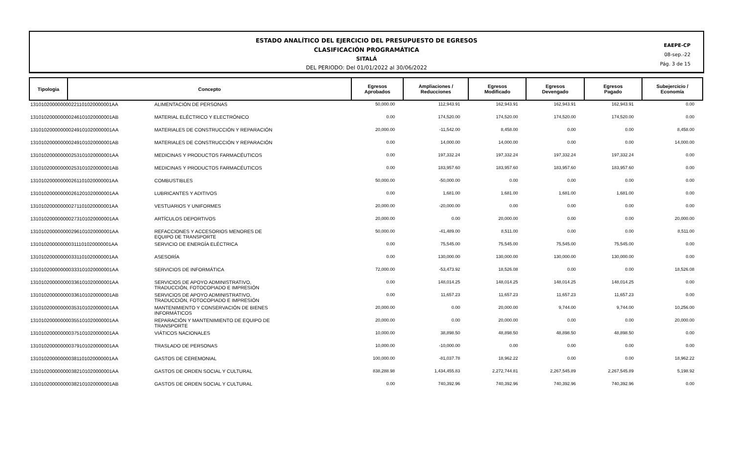ESTADO ANALÍTICO DEL EJERCICIO DEL PRESUPUESTO DE EGRESOS
CLASIFICACIÓN PROGRAMÁTICA
SITALÁ
DEL PERIODO: Del 01/01/2022 al 30/06/2022
EAEPE-CP
08-sep.-22
Pág. 3 de 15
| Tipologia | Concepto | | Egresos Aprobados | Ampliaciones / Reducciones | Egresos Modificado | Egresos Devengado | Egresos Pagado | Subejercicio / Economía |
| --- | --- | --- | --- | --- | --- | --- | --- | --- |
| 131010200000000221101020000001AA | | ALIMENTACIÓN DE PERSONAS | 50,000.00 | 112,943.91 | 162,943.91 | 162,943.91 | 162,943.91 | 0.00 |
| 131010200000000246101020000001AB | | MATERIAL ELÉCTRICO Y ELECTRÓNICO | 0.00 | 174,520.00 | 174,520.00 | 174,520.00 | 174,520.00 | 0.00 |
| 131010200000000249101020000001AA | | MATERIALES DE CONSTRUCCIÓN Y REPARACIÓN | 20,000.00 | -11,542.00 | 8,458.00 | 0.00 | 0.00 | 8,458.00 |
| 131010200000000249101020000001AB | | MATERIALES DE CONSTRUCCIÓN Y REPARACIÓN | 0.00 | 14,000.00 | 14,000.00 | 0.00 | 0.00 | 14,000.00 |
| 131010200000000253101020000001AA | | MEDICINAS Y PRODUCTOS FARMACÉUTICOS | 0.00 | 197,332.24 | 197,332.24 | 197,332.24 | 197,332.24 | 0.00 |
| 131010200000000253101020000001AB | | MEDICINAS Y PRODUCTOS FARMACÉUTICOS | 0.00 | 183,957.60 | 183,957.60 | 183,957.60 | 183,957.60 | 0.00 |
| 131010200000000261101020000001AA | | COMBUSTIBLES | 50,000.00 | -50,000.00 | 0.00 | 0.00 | 0.00 | 0.00 |
| 131010200000000261201020000001AA | | LUBRICANTES Y ADITIVOS | 0.00 | 1,681.00 | 1,681.00 | 1,681.00 | 1,681.00 | 0.00 |
| 131010200000000271101020000001AA | | VESTUARIOS Y UNIFORMES | 20,000.00 | -20,000.00 | 0.00 | 0.00 | 0.00 | 0.00 |
| 131010200000000273101020000001AA | | ARTÍCULOS DEPORTIVOS | 20,000.00 | 0.00 | 20,000.00 | 0.00 | 0.00 | 20,000.00 |
| 131010200000000296101020000001AA | | REFACCIONES Y ACCESORIOS MENORES DE EQUIPO DE TRANSPORTE | 50,000.00 | -41,489.00 | 8,511.00 | 0.00 | 0.00 | 8,511.00 |
| 131010200000000311101020000001AA | | SERVICIO DE ENERGÍA ELÉCTRICA | 0.00 | 75,545.00 | 75,545.00 | 75,545.00 | 75,545.00 | 0.00 |
| 131010200000000331101020000001AA | | ASESORÍA | 0.00 | 130,000.00 | 130,000.00 | 130,000.00 | 130,000.00 | 0.00 |
| 131010200000000333101020000001AA | | SERVICIOS DE INFORMÁTICA | 72,000.00 | -53,473.92 | 18,526.08 | 0.00 | 0.00 | 18,526.08 |
| 131010200000000336101020000001AA | | SERVICIOS DE APOYO ADMINISTRATIVO, TRADUCCIÓN, FOTOCOPIADO E IMPRESIÓN | 0.00 | 148,014.25 | 148,014.25 | 148,014.25 | 148,014.25 | 0.00 |
| 131010200000000336101020000001AB | | SERVICIOS DE APOYO ADMINISTRATIVO, TRADUCCIÓN, FOTOCOPIADO E IMPRESIÓN | 0.00 | 11,657.23 | 11,657.23 | 11,657.23 | 11,657.23 | 0.00 |
| 131010200000000353101020000001AA | | MANTENIMIENTO Y CONSERVACIÓN DE BIENES INFORMÁTICOS | 20,000.00 | 0.00 | 20,000.00 | 9,744.00 | 9,744.00 | 10,256.00 |
| 131010200000000355101020000001AA | | REPARACIÓN Y MANTENIMIENTO DE EQUIPO DE TRANSPORTE | 20,000.00 | 0.00 | 20,000.00 | 0.00 | 0.00 | 20,000.00 |
| 131010200000000375101020000001AA | | VIÁTICOS NACIONALES | 10,000.00 | 38,898.50 | 48,898.50 | 48,898.50 | 48,898.50 | 0.00 |
| 131010200000000379101020000001AA | | TRASLADO DE PERSONAS | 10,000.00 | -10,000.00 | 0.00 | 0.00 | 0.00 | 0.00 |
| 131010200000000381101020000001AA | | GASTOS DE CEREMONIAL | 100,000.00 | -81,037.78 | 18,962.22 | 0.00 | 0.00 | 18,962.22 |
| 131010200000000382101020000001AA | | GASTOS DE ORDEN SOCIAL Y CULTURAL | 838,288.98 | 1,434,455.83 | 2,272,744.81 | 2,267,545.89 | 2,267,545.89 | 5,198.92 |
| 131010200000000382101020000001AB | | GASTOS DE ORDEN SOCIAL Y CULTURAL | 0.00 | 740,392.96 | 740,392.96 | 740,392.96 | 740,392.96 | 0.00 |